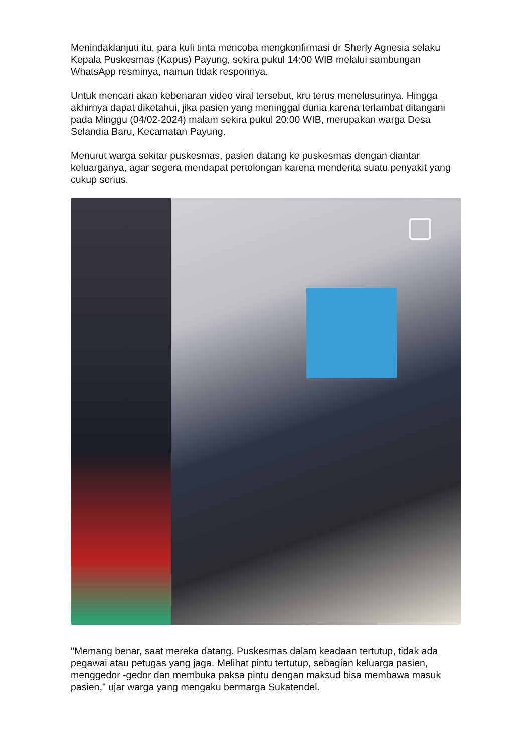Menindaklanjuti itu, para kuli tinta mencoba mengkonfirmasi dr Sherly Agnesia selaku Kepala Puskesmas (Kapus) Payung, sekira pukul 14:00 WIB melalui sambungan WhatsApp resminya, namun tidak responnya.
Untuk mencari akan kebenaran video viral tersebut, kru terus menelusurinya. Hingga akhirnya dapat diketahui, jika pasien yang meninggal dunia karena terlambat ditangani pada Minggu (04/02-2024) malam sekira pukul 20:00 WIB, merupakan warga Desa Selandia Baru, Kecamatan Payung.
Menurut warga sekitar puskesmas, pasien datang ke puskesmas dengan diantar keluarganya, agar segera mendapat pertolongan karena menderita suatu penyakit yang cukup serius.
"Memang benar, saat mereka datang. Puskesmas dalam keadaan tertutup, tidak ada pegawai atau petugas yang jaga. Melihat pintu tertutup, sebagian keluarga pasien, menggedor -gedor dan membuka paksa pintu dengan maksud bisa membawa masuk pasien," ujar warga yang mengaku bermarga Sukatendel.